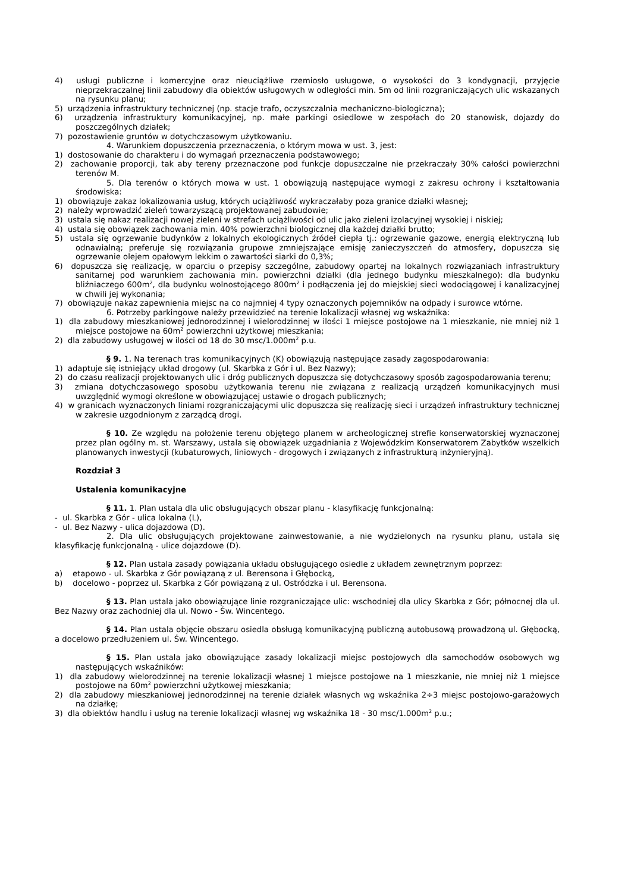4) usługi publiczne i komercyjne oraz nieuciążliwe rzemiosło usługowe, o wysokości do 3 kondygnacji, przyjęcie nieprzekraczalnej linii zabudowy dla obiektów usługowych w odległości min. 5m od linii rozgraniczających ulic wskazanych na rysunku planu;
5) urządzenia infrastruktury technicznej (np. stacje trafo, oczyszczalnia mechaniczno-biologiczna);
6) urządzenia infrastruktury komunikacyjnej, np. małe parkingi osiedlowe w zespołach do 20 stanowisk, dojazdy do poszczególnych działek;
7) pozostawienie gruntów w dotychczasowym użytkowaniu.
4. Warunkiem dopuszczenia przeznaczenia, o którym mowa w ust. 3, jest:
1) dostosowanie do charakteru i do wymagań przeznaczenia podstawowego;
2) zachowanie proporcji, tak aby tereny przeznaczone pod funkcje dopuszczalne nie przekraczały 30% całości powierzchni terenów M.
5. Dla terenów o których mowa w ust. 1 obowiązują następujące wymogi z zakresu ochrony i kształtowania środowiska:
1) obowiązuje zakaz lokalizowania usług, których uciążliwość wykraczałaby poza granice działki własnej;
2) należy wprowadzić zieleń towarzyszącą projektowanej zabudowie;
3) ustala się nakaz realizacji nowej zieleni w strefach uciążliwości od ulic jako zieleni izolacyjnej wysokiej i niskiej;
4) ustala się obowiązek zachowania min. 40% powierzchni biologicznej dla każdej działki brutto;
5) ustala się ogrzewanie budynków z lokalnych ekologicznych źródeł ciepła tj.: ogrzewanie gazowe, energią elektryczną lub odnawialną; preferuje się rozwiązania grupowe zmniejszające emisję zanieczyszczeń do atmosfery, dopuszcza się ogrzewanie olejem opałowym lekkim o zawartości siarki do 0,3%;
6) dopuszcza się realizację, w oparciu o przepisy szczególne, zabudowy opartej na lokalnych rozwiązaniach infrastruktury sanitarnej pod warunkiem zachowania min. powierzchni działki (dla jednego budynku mieszkalnego): dla budynku bliźniaczego 600m<sup>2</sup>, dla budynku wolnostojącego 800m<sup>2</sup> i podłączenia jej do miejskiej sieci wodociągowej i kanalizacyjnej w chwili jej wykonania;
7) obowiązuje nakaz zapewnienia miejsc na co najmniej 4 typy oznaczonych pojemników na odpady i surowce wtórne.
6. Potrzeby parkingowe należy przewidzieć na terenie lokalizacji własnej wg wskaźnika:
1) dla zabudowy mieszkaniowej jednorodzinnej i wielorodzinnej w ilości 1 miejsce postojowe na 1 mieszkanie, nie mniej niż 1 miejsce postojowe na 60m<sup>2</sup> powierzchni użytkowej mieszkania;
2) dla zabudowy usługowej w ilości od 18 do 30 msc/1.000m<sup>2</sup> p.u.
§ 9. 1. Na terenach tras komunikacyjnych (K) obowiązują następujące zasady zagospodarowania:
1) adaptuje się istniejący układ drogowy (ul. Skarbka z Gór i ul. Bez Nazwy);
2) do czasu realizacji projektowanych ulic i dróg publicznych dopuszcza się dotychczasowy sposób zagospodarowania terenu;
3) zmiana dotychczasowego sposobu użytkowania terenu nie związana z realizacją urządzeń komunikacyjnych musi uwzględnić wymogi określone w obowiązującej ustawie o drogach publicznych;
4) w granicach wyznaczonych liniami rozgraniczającymi ulic dopuszcza się realizację sieci i urządzeń infrastruktury technicznej w zakresie uzgodnionym z zarządcą drogi.
§ 10. Ze względu na położenie terenu objętego planem w archeologicznej strefie konserwatorskiej wyznaczonej przez plan ogólny m. st. Warszawy, ustala się obowiązek uzgadniania z Wojewódzkim Konserwatorem Zabytków wszelkich planowanych inwestycji (kubaturowych, liniowych - drogowych i związanych z infrastrukturą inżynieryjną).
Rozdział 3
Ustalenia komunikacyjne
§ 11. 1. Plan ustala dla ulic obsługujących obszar planu - klasyfikację funkcjonalną:
- ul. Skarbka z Gór - ulica lokalna (L),
- ul. Bez Nazwy - ulica dojazdowa (D).
2. Dla ulic obsługujących projektowane zainwestowanie, a nie wydzielonych na rysunku planu, ustala się klasyfikację funkcjonalną - ulice dojazdowe (D).
§ 12. Plan ustala zasady powiązania układu obsługującego osiedle z układem zewnętrznym poprzez:
a) etapowo - ul. Skarbka z Gór powiązaną z ul. Berensona i Głębocką,
b) docelowo - poprzez ul. Skarbka z Gór powiązaną z ul. Ostródzka i ul. Berensona.
§ 13. Plan ustala jako obowiązujące linie rozgraniczające ulic: wschodniej dla ulicy Skarbka z Gór; północnej dla ul. Bez Nazwy oraz zachodniej dla ul. Nowo - Św. Wincentego.
§ 14. Plan ustala objęcie obszaru osiedla obsługą komunikacyjną publiczną autobusową prowadzoną ul. Głębocką, a docelowo przedłużeniem ul. Św. Wincentego.
§ 15. Plan ustala jako obowiązujące zasady lokalizacji miejsc postojowych dla samochodów osobowych wg następujących wskaźników:
1) dla zabudowy wielorodzinnej na terenie lokalizacji własnej 1 miejsce postojowe na 1 mieszkanie, nie mniej niż 1 miejsce postojowe na 60m<sup>2</sup> powierzchni użytkowej mieszkania;
2) dla zabudowy mieszkaniowej jednorodzinnej na terenie działek własnych wg wskaźnika 2÷3 miejsc postojowo-garażowych na działkę;
3) dla obiektów handlu i usług na terenie lokalizacji własnej wg wskaźnika 18 - 30 msc/1.000m<sup>2</sup> p.u.;